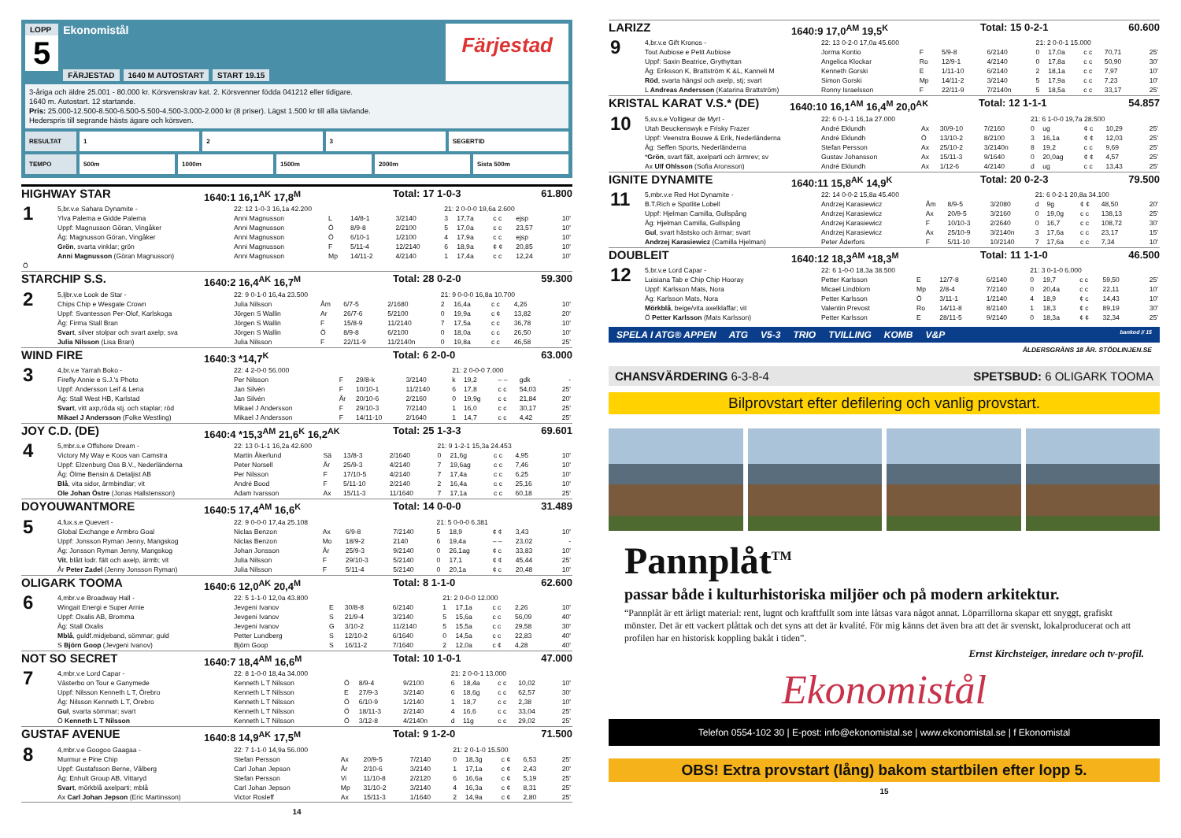LOPP
5
Ekonomistål
FÄRJESTAD 1640 M AUTOSTART START 19.15
Färjestad
3-åriga och äldre 25.001 - 80.000 kr. Körsvenskrav kat. 2. Körsvenner födda 041212 eller tidigare.
1640 m. Autostart. 12 startande.
Pris: 25.000-12.500-8.500-6.500-5.500-4.500-3.000-2.000 kr (8 priser). Lägst 1.500 kr till alla tävlande.
Hederspris till segrande hästs ägare och körsven.
RESULTAT 1 2 3 SEGERTID
TEMPO 500m 1000m 1500m 2000m Sista 500m
HIGHWAY STAR 1640:1 16,1<sup>AK</sup> 17,8<sup>M</sup> Total: 17 1-0-3 61.800
| 1 | 5,br.v.e Sahara Dynamite - | 22: 12 1-0-3 16,1a 42.200 | | | | 21: 2 0-0-0 19,6a 2.600 | | | | |
| | Ylva Palema e Gidde Palema | Anni Magnusson | L | 14/8-1 | 3/2140 | 3 | 17,7a | c c | ejsp | 10' |
| | Uppf: Magnusson Göran, Vingåker | Anni Magnusson | Ö | 8/9-8 | 2/2100 | 5 | 17,0a | c c | 23,57 | 10' |
| | Äg: Magnusson Göran, Vingåker | Anni Magnusson | Ö | 6/10-1 | 1/2100 | 4 | 17,9a | c c | ejsp | 10' |
| | Grön , svarta vinklar; grön | Anni Magnusson | F | 5/11-4 | 12/2140 | 6 | 18,9a | ¢ ¢ | 20,85 | 10' |
| | Anni Magnusson (Göran Magnusson) | Anni Magnusson | Mp | 14/11-2 | 4/2140 | 1 | 17,4a | c c | 12,24 | 10' |
| Ö | | | | | | | | | | |
STARCHIP S.S. 1640:2 16,4<sup>AK</sup> 16,7<sup>M</sup> Total: 28 0-2-0 59.300
| 2 | 5,ljbr.v.e Look de Star - | 22: 9 0-1-0 16,4a 23.500 | | | | 21: 9 0-0-0 16,8a 10.700 | | | | |
| | Chips Chip e Wesgate Crown | Julia Nilsson | Åm | 6/7-5 | 2/1680 | 2 | 16,4a | c c | 4,26 | 10' |
| | Uppf: Svantesson Per-Olof, Karlskoga | Jörgen S Wallin | Ar | 26/7-6 | 5/2100 | 0 | 19,9a | c ¢ | 13,82 | 20' |
| | Äg: Firma Stall Bran | Jörgen S Wallin | F | 15/8-9 | 11/2140 | 7 | 17,5a | c c | 36,78 | 10' |
| | Svart , silver stolpar och svart axelp; sva | Jörgen S Wallin | Ö | 8/9-8 | 6/2100 | 0 | 18,0a | c c | 26,50 | 10' |
| | Julia Nilsson (Lisa Bran) | Julia Nilsson | F | 22/11-9 | 11/2140n | 0 | 19,8a | c c | 46,58 | 25' |
WIND FIRE 1640:3 *14,7<sup>K</sup> Total: 6 2-0-0 63.000
| 3 | 4,br.v.e Yarrah Boko - | 22: 4 2-0-0 56.000 | | | | 21: 2 0-0-0 7.000 | | | | |
| | Firefly Annie e S.J.'s Photo | Per Nilsson | F | 29/8-k | 3/2140 | k | 19,2 | – – | gdk | - |
| | Uppf: Andersson Leif & Lena | Jan Silvén | F | 10/10-1 | 11/2140 | 6 | 17,8 | c c | 54,03 | 25' |
| | Äg: Stall West HB, Karlstad | Jan Silvén | År | 20/10-6 | 2/2160 | 0 | 19,9g | c c | 21,84 | 20' |
| | Svart , vitt axp,röda stj. och staplar; röd | Mikael J Andersson | F | 29/10-3 | 7/2140 | 1 | 16,0 | c c | 30,17 | 25' |
| | Mikael J Andersson (Folke Westling) | Mikael J Andersson | F | 14/11-10 | 2/1640 | 1 | 14,7 | c c | 4,42 | 25' |
JOY C.D. (DE) 1640:4 *15,3<sup>AM</sup> 21,6<sup>K</sup> 16,2<sup>AK</sup> Total: 25 1-3-3 69.601
| 4 | 5,mbr.s.e Offshore Dream - | 22: 13 0-1-1 16,2a 42.600 | | | | 21: 9 1-2-1 15,3a 24.453 | | | | |
| | Victory My Way e Koos van Camstra | Martin Åkerlund | Sä | 13/8-3 | 2/1640 | 0 | 21,6g | c c | 4,95 | 10' |
| | Uppf: Elzenburg Oss B.V., Nederländerna | Peter Norsell | År | 25/9-3 | 4/2140 | 7 | 19,6ag | c c | 7,46 | 10' |
| | Äg: Ölme Bensin & Detaljist AB | Per Nilsson | F | 17/10-5 | 4/2140 | 7 | 17,4a | c c | 6,25 | 10' |
| | Blå , vita sidor, ärmbindlar; vit | André Bood | F | 5/11-10 | 2/2140 | 2 | 16,4a | c c | 25,16 | 10' |
| | Ole Johan Östre (Jonas Hallstensson) | Adam Ivarsson | Ax | 15/11-3 | 11/1640 | 7 | 17,1a | c c | 60,18 | 25' |
DOYOUWANTMORE 1640:5 17,4<sup>AM</sup> 16,6<sup>K</sup> Total: 14 0-0-0 31.489
| 5 | 4,fux.s.e Quevert - | 22: 9 0-0-0 17,4a 25.108 | | | | 21: 5 0-0-0 6.381 | | | | |
| | Global Exchange e Armbro Goal | Niclas Benzon | Ax | 6/9-8 | 7/2140 | 5 | 18,9 | ¢ ¢ | 3,43 | 10' |
| | Uppf: Jonsson Ryman Jenny, Mangskog | Niclas Benzon | Mo | 18/9-2 | 2140 | 6 | 19,4a | – – | 23,02 | - |
| | Äg: Jonsson Ryman Jenny, Mangskog | Johan Jonsson | År | 25/9-3 | 9/2140 | 0 | 26,1ag | ¢ c | 33,83 | 10' |
| | Vit , blått lodr. fält och axelp, ärmb; vit | Julia Nilsson | F | 29/10-3 | 5/2140 | 0 | 17,1 | ¢ ¢ | 45,44 | 25' |
| | År Peter Zadel (Jenny Jonsson Ryman) | Julia Nilsson | F | 5/11-4 | 5/2140 | 0 | 20,1a | ¢ c | 20,48 | 10' |
OLIGARK TOOMA 1640:6 12,0<sup>AK</sup> 20,4<sup>M</sup> Total: 8 1-1-0 62.600
| 6 | 4,mbr.v.e Broadway Hall - | 22: 5 1-1-0 12,0a 43.800 | | | | 21: 2 0-0-0 12.000 | | | | |
| | Wingait Energi e Super Arnie | Jevgeni Ivanov | E | 30/8-8 | 6/2140 | 1 | 17,1a | c c | 2,26 | 10' |
| | Uppf: Oxalis AB, Bromma | Jevgeni Ivanov | S | 21/9-4 | 3/2140 | 5 | 15,6a | c c | 56,09 | 40' |
| | Äg: Stall Oxalis | Jevgeni Ivanov | G | 3/10-2 | 11/2140 | 5 | 15,5a | c c | 29,58 | 30' |
| | Mblå , guldf.midjeband, sömmar; guld | Petter Lundberg | S | 12/10-2 | 6/1640 | 0 | 14,5a | c c | 22,83 | 40' |
| | S Björn Goop (Jevgeni Ivanov) | Björn Goop | S | 16/11-2 | 7/1640 | 2 | 12,0a | c ¢ | 4,28 | 40' |
NOT SO SECRET 1640:7 18,4<sup>AM</sup> 16,6<sup>M</sup> Total: 10 1-0-1 47.000
| 7 | 4,mbr.v.e Lord Capar - | 22: 8 1-0-0 18,4a 34.000 | | | | 21: 2 0-0-1 13.000 | | | | |
| | Västerbo on Tour e Ganymede | Kenneth L T Nilsson | Ö | 8/9-4 | 9/2100 | 6 | 18,4a | c c | 10,02 | 10' |
| | Uppf: Nilsson Kenneth L T, Örebro | Kenneth L T Nilsson | E | 27/9-3 | 3/2140 | 6 | 18,6g | c c | 62,57 | 30' |
| | Äg: Nilsson Kenneth L T, Örebro | Kenneth L T Nilsson | Ö | 6/10-9 | 1/2140 | 1 | 18,7 | c c | 2,38 | 10' |
| | Gul , svarta sömmar; svart | Kenneth L T Nilsson | Ö | 18/11-3 | 2/2140 | 4 | 16,6 | c c | 33,04 | 25' |
| | Ö Kenneth L T Nilsson | Kenneth L T Nilsson | Ö | 3/12-8 | 4/2140n | d | 11g | c c | 29,02 | 25' |
GUSTAF AVENUE 1640:8 14,9<sup>AK</sup> 17,5<sup>M</sup> Total: 9 1-2-0 71.500
| 8 | 4,mbr.v.e Googoo Gaagaa - | 22: 7 1-1-0 14,9a 56.000 | | | | 21: 2 0-1-0 15.500 | | | | |
| | Murmur e Pine Chip | Stefan Persson | Ax | 20/9-5 | 7/2140 | 0 | 18,3g | c ¢ | 6,53 | 25' |
| | Uppf: Gustafsson Berne, Vålberg | Carl Johan Jepson | År | 2/10-6 | 3/2140 | 1 | 17,1a | c ¢ | 2,43 | 20' |
| | Äg: Enhult Group AB, Vittaryd | Stefan Persson | Vi | 11/10-8 | 2/2120 | 6 | 16,6a | c ¢ | 5,19 | 25' |
| | Svart , mörkblå axelparti; mblå | Carl Johan Jepson | Mp | 31/10-2 | 3/2140 | 4 | 16,3a | c ¢ | 8,31 | 25' |
| | Ax Carl Johan Jepson (Eric Martinsson) | Victor Rosleff | Ax | 15/11-3 | 1/1640 | 2 | 14,9a | c ¢ | 2,80 | 25' |
14
LARIZZ 1640:9 17,0<sup>AM</sup> 19,5<sup>K</sup> Total: 15 0-2-1 60.600
| 9 | 4,br.v.e Gift Kronos - | 22: 13 0-2-0 17,0a 45.600 | | | | 21: 2 0-0-1 15.000 | | | | |
| | Tout Aubiose e Petit Aubiose | Jorma Kontio | F | 5/9-8 | 6/2140 | 0 | 17,0a | c c | 70,71 | 25' |
| | Uppf: Saxin Beatrice, Grythyttan | Angelica Klockar | Ro | 12/9-1 | 4/2140 | 0 | 17,8a | c c | 50,90 | 30' |
| | Äg: Eriksson K, Brattström K &L, Kanneli M | Kenneth Gorski | E | 1/11-10 | 6/2140 | 2 | 18,1a | c c | 7,97 | 10' |
| | Röd , svarta hängsl och axelp, stj; svart | Simon Gorski | Mp | 14/11-2 | 3/2140 | 5 | 17,9a | c c | 7,23 | 10' |
| | L Andreas Andersson (Katarina Brattström) | Ronny Israelsson | F | 22/11-9 | 7/2140n | 5 | 18,5a | c c | 33,17 | 25' |
KRISTAL KARAT V.S.* (DE) 1640:10 16,1<sup>AM</sup> 16,4<sup>M</sup> 20,0<sup>AK</sup> Total: 12 1-1-1 54.857
| 10 | 5,sv.s.e Voltigeur de Myrt - | 22: 6 0-1-1 16,1a 27.000 | | | | 21: 6 1-0-0 19,7a 28.500 | | | | |
| | Utah Beuckenswyk e Frisky Frazer | André Eklundh | Ax | 30/9-10 | 7/2160 | 0 | ug | ¢ c | 10,29 | 25' |
| | Uppf: Veenstra Bouwe & Erik, Nederländerna | André Eklundh | Ö | 13/10-2 | 8/2100 | 3 | 16,1a | ¢ ¢ | 12,03 | 25' |
| | Äg: Seffen Sports, Nederländerna | Stefan Persson | Ax | 25/10-2 | 3/2140n | 8 | 19,2 | c c | 9,69 | 25' |
| | * Grön , svart fält, axelparti och ärmrev; sv | Gustav Johansson | Ax | 15/11-3 | 9/1640 | 0 | 20,0ag | ¢ ¢ | 4,57 | 25' |
| | Ax Ulf Ohlsson (Sofia Aronsson) | André Eklundh | Ax | 1/12-6 | 4/2140 | d | ug | c c | 13,43 | 25' |
IGNITE DYNAMITE 1640:11 15,8<sup>AK</sup> 14,9<sup>K</sup> Total: 20 0-2-3 79.500
| 11 | 5,mbr.v.e Red Hot Dynamite - | 22: 14 0-0-2 15,8a 45.400 | | | | 21: 6 0-2-1 20,8a 34.100 | | | | |
| | B.T.Rich e Spotlite Lobell | Andrzej Karasiewicz | Åm | 8/9-5 | 3/2080 | d | 9g | ¢ ¢ | 48,50 | 20' |
| | Uppf: Hjelman Camilla, Gullspång | Andrzej Karasiewicz | Ax | 20/9-5 | 3/2160 | 0 | 19,0g | c c | 138,13 | 25' |
| | Äg: Hjelman Camilla, Gullspång | Andrzej Karasiewicz | F | 10/10-3 | 2/2640 | 0 | 16,7 | c c | 108,72 | 30' |
| | Gul , svart hästsko och ärmar; svart | Andrzej Karasiewicz | Ax | 25/10-9 | 3/2140n | 3 | 17,6a | c c | 23,17 | 15' |
| | Andrzej Karasiewicz (Camilla Hjelman) | Peter Åderfors | F | 5/11-10 | 10/2140 | 7 | 17,6a | c c | 7,34 | 10' |
DOUBLEIT 1640:12 18,3<sup>AM</sup> *18,3<sup>M</sup> Total: 11 1-1-0 46.500
| 12 | 5,br.v.e Lord Capar - | 22: 6 1-0-0 18,3a 38.500 | | | | 21: 3 0-1-0 6.000 | | | | |
| | Luisiana Tab e Chip Chip Hooray | Petter Karlsson | E | 12/7-8 | 6/2140 | 0 | 19,7 | c c | 59,50 | 25' |
| | Uppf: Karlsson Mats, Nora | Micael Lindblom | Mp | 2/8-4 | 7/2140 | 0 | 20,4a | c c | 22,11 | 10' |
| | Äg: Karlsson Mats, Nora | Petter Karlsson | Ö | 3/11-1 | 1/2140 | 4 | 18,9 | ¢ c | 14,43 | 10' |
| | Mörkblå , beige/vita axelklaffar; vit | Valentin Prevost | Ro | 14/11-8 | 8/2140 | 1 | 18,3 | ¢ c | 89,19 | 30' |
| | Ö Petter Karlsson (Mats Karlsson) | Petter Karlsson | E | 28/11-5 | 9/2140 | 0 | 18,3a | ¢ ¢ | 32,34 | 25' |
SPELA I ATG® APPEN ATG V5-3 TRIO TVILLING KOMB V&P bankod // 15
ÅLDERSGRÄNS 18 ÅR. STÖDLINJEN.SE
CHANSVÄRDERING 6-3-8-4 SPETSBUD: 6 OLIGARK TOOMA
Bilprovstart efter defilering och vanlig provstart.
Pannplåt<sup>TM</sup>
passar både i kulturhistoriska miljöer och på modern arkitektur.
“Pannplåt är ett ärligt material: rent, lugnt och kraftfullt som inte låtsas vara något annat. Löparrillorna skapar ett snyggt, grafiskt mönster. Det är ett vackert plåttak och det syns att det är kvalité. För mig känns det även bra att det är svenskt, lokalproducerat och att profilen har en historisk koppling bakåt i tiden”.
Ernst Kirchsteiger, inredare och tv-profil.
Ekonomistål
Telefon 0554-102 30 | E-post: info@ekonomistal.se | www.ekonomistal.se | f Ekonomistal
OBS! Extra provstart (lång) bakom startbilen efter lopp 5.
15